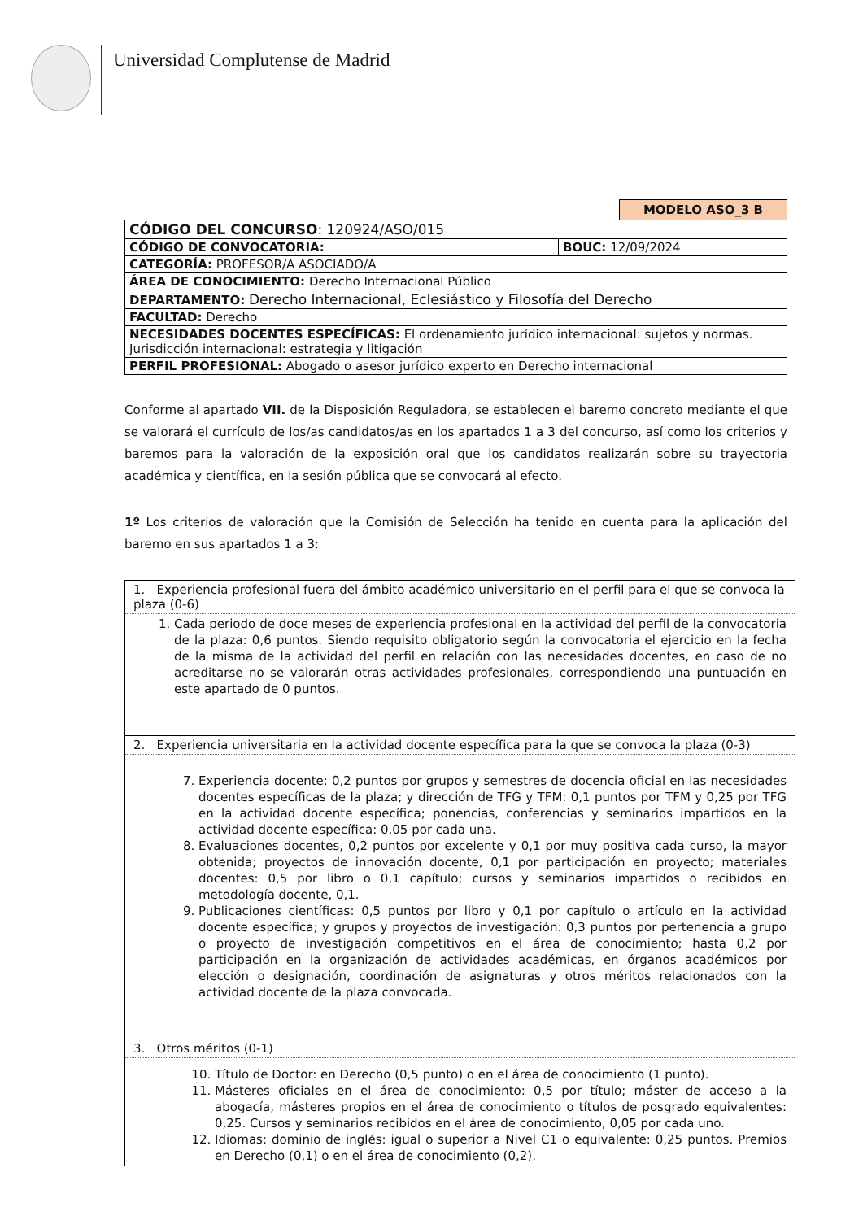Universidad Complutense de Madrid
MODELO ASO_3 B
| CÓDIGO DEL CONCURSO : 120924/ASO/015 | |
| CÓDIGO DE CONVOCATORIA: | BOUC: 12/09/2024 |
| CATEGORÍA: PROFESOR/A ASOCIADO/A | |
| ÁREA DE CONOCIMIENTO: Derecho Internacional Público | |
| DEPARTAMENTO: Derecho Internacional, Eclesiástico y Filosofía del Derecho | |
| FACULTAD: Derecho | |
| NECESIDADES DOCENTES ESPECÍFICAS: El ordenamiento jurídico internacional: sujetos y normas. Jurisdicción internacional: estrategia y litigación | |
| PERFIL PROFESIONAL: Abogado o asesor jurídico experto en Derecho internacional | |
Conforme al apartado VII. de la Disposición Reguladora, se establecen el baremo concreto mediante el que se valorará el currículo de los/as candidatos/as en los apartados 1 a 3 del concurso, así como los criterios y baremos para la valoración de la exposición oral que los candidatos realizarán sobre su trayectoria académica y científica, en la sesión pública que se convocará al efecto.
1º Los criterios de valoración que la Comisión de Selección ha tenido en cuenta para la aplicación del baremo en sus apartados 1 a 3:
| 1. Experiencia profesional fuera del ámbito académico universitario en el perfil para el que se convoca la plaza (0-6) |
| 1. Cada periodo de doce meses de experiencia profesional en la actividad del perfil de la convocatoria de la plaza: 0,6 puntos. Siendo requisito obligatorio según la convocatoria el ejercicio en la fecha de la misma de la actividad del perfil en relación con las necesidades docentes, en caso de no acreditarse no se valorarán otras actividades profesionales, correspondiendo una puntuación en este apartado de 0 puntos. |
| 2. Experiencia universitaria en la actividad docente específica para la que se convoca la plaza (0-3) |
| 7. Experiencia docente: 0,2 puntos por grupos y semestres de docencia oficial en las necesidades docentes específicas de la plaza; y dirección de TFG y TFM: 0,1 puntos por TFM y 0,25 por TFG en la actividad docente específica; ponencias, conferencias y seminarios impartidos en la actividad docente específica: 0,05 por cada una. 8. Evaluaciones docentes, 0,2 puntos por excelente y 0,1 por muy positiva cada curso, la mayor obtenida; proyectos de innovación docente, 0,1 por participación en proyecto; materiales docentes: 0,5 por libro o 0,1 capítulo; cursos y seminarios impartidos o recibidos en metodología docente, 0,1. 9. Publicaciones científicas: 0,5 puntos por libro y 0,1 por capítulo o artículo en la actividad docente específica; y grupos y proyectos de investigación: 0,3 puntos por pertenencia a grupo o proyecto de investigación competitivos en el área de conocimiento; hasta 0,2 por participación en la organización de actividades académicas, en órganos académicos por elección o designación, coordinación de asignaturas y otros méritos relacionados con la actividad docente de la plaza convocada. |
| 3. Otros méritos (0-1) |
| 10. Título de Doctor: en Derecho (0,5 punto) o en el área de conocimiento (1 punto). 11. Másteres oficiales en el área de conocimiento: 0,5 por título; máster de acceso a la abogacía, másteres propios en el área de conocimiento o títulos de posgrado equivalentes: 0,25. Cursos y seminarios recibidos en el área de conocimiento, 0,05 por cada uno. 12. Idiomas: dominio de inglés: igual o superior a Nivel C1 o equivalente: 0,25 puntos. Premios en Derecho (0,1) o en el área de conocimiento (0,2). |